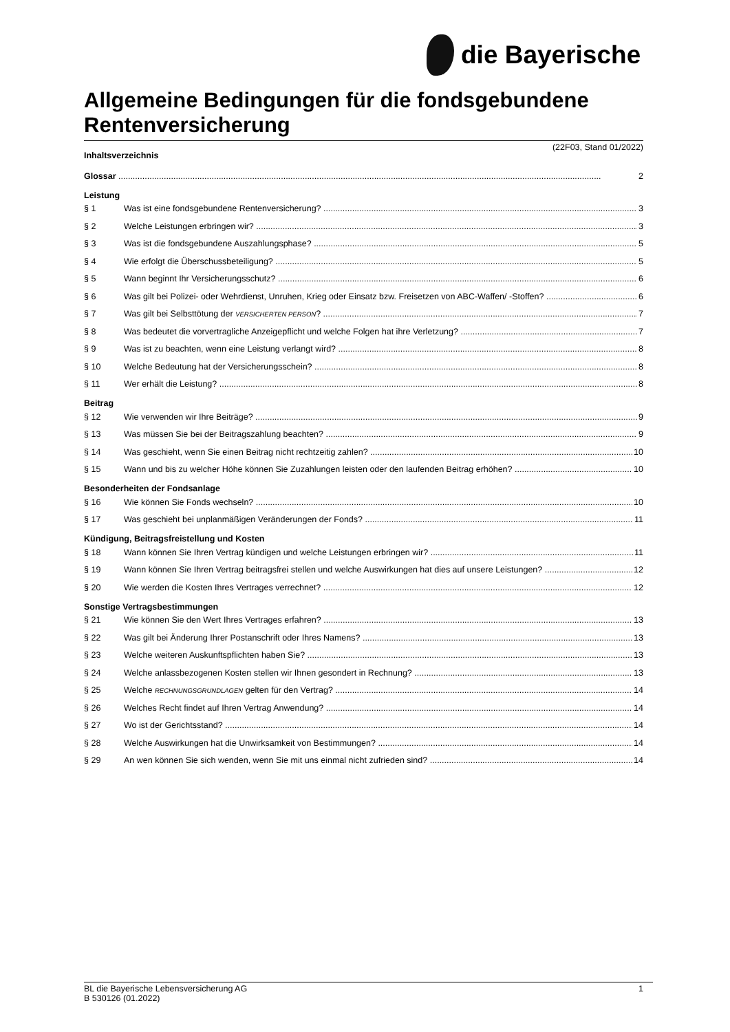die Bayerische
Allgemeine Bedingungen für die fondsgebundene Rentenversicherung
(22F03, Stand 01/2022)
Inhaltsverzeichnis
Glossar 2
Leistung
§ 1 Was ist eine fondsgebundene Rentenversicherung? 3
§ 2 Welche Leistungen erbringen wir? 3
§ 3 Was ist die fondsgebundene Auszahlungsphase? 5
§ 4 Wie erfolgt die Überschussbeteiligung? 5
§ 5 Wann beginnt Ihr Versicherungsschutz? 6
§ 6 Was gilt bei Polizei- oder Wehrdienst, Unruhen, Krieg oder Einsatz bzw. Freisetzen von ABC-Waffen/ -Stoffen? 6
§ 7 Was gilt bei Selbsttötung der VERSICHERTEN PERSON? 7
§ 8 Was bedeutet die vorvertragliche Anzeigepflicht und welche Folgen hat ihre Verletzung? 7
§ 9 Was ist zu beachten, wenn eine Leistung verlangt wird? 8
§ 10 Welche Bedeutung hat der Versicherungsschein? 8
§ 11 Wer erhält die Leistung? 8
Beitrag
§ 12 Wie verwenden wir Ihre Beiträge? 9
§ 13 Was müssen Sie bei der Beitragszahlung beachten? 9
§ 14 Was geschieht, wenn Sie einen Beitrag nicht rechtzeitig zahlen? 10
§ 15 Wann und bis zu welcher Höhe können Sie Zuzahlungen leisten oder den laufenden Beitrag erhöhen? 10
Besonderheiten der Fondsanlage
§ 16 Wie können Sie Fonds wechseln? 10
§ 17 Was geschieht bei unplanmäßigen Veränderungen der Fonds? 11
Kündigung, Beitragsfreistellung und Kosten
§ 18 Wann können Sie Ihren Vertrag kündigen und welche Leistungen erbringen wir? 11
§ 19 Wann können Sie Ihren Vertrag beitragsfrei stellen und welche Auswirkungen hat dies auf unsere Leistungen? 12
§ 20 Wie werden die Kosten Ihres Vertrages verrechnet? 12
Sonstige Vertragsbestimmungen
§ 21 Wie können Sie den Wert Ihres Vertrages erfahren? 13
§ 22 Was gilt bei Änderung Ihrer Postanschrift oder Ihres Namens? 13
§ 23 Welche weiteren Auskunftspflichten haben Sie? 13
§ 24 Welche anlassbezogenen Kosten stellen wir Ihnen gesondert in Rechnung? 13
§ 25 Welche RECHNUNGSGRUNDLAGEN gelten für den Vertrag? 14
§ 26 Welches Recht findet auf Ihren Vertrag Anwendung? 14
§ 27 Wo ist der Gerichtsstand? 14
§ 28 Welche Auswirkungen hat die Unwirksamkeit von Bestimmungen? 14
§ 29 An wen können Sie sich wenden, wenn Sie mit uns einmal nicht zufrieden sind? 14
BL die Bayerische Lebensversicherung AG 1
B 530126 (01.2022)